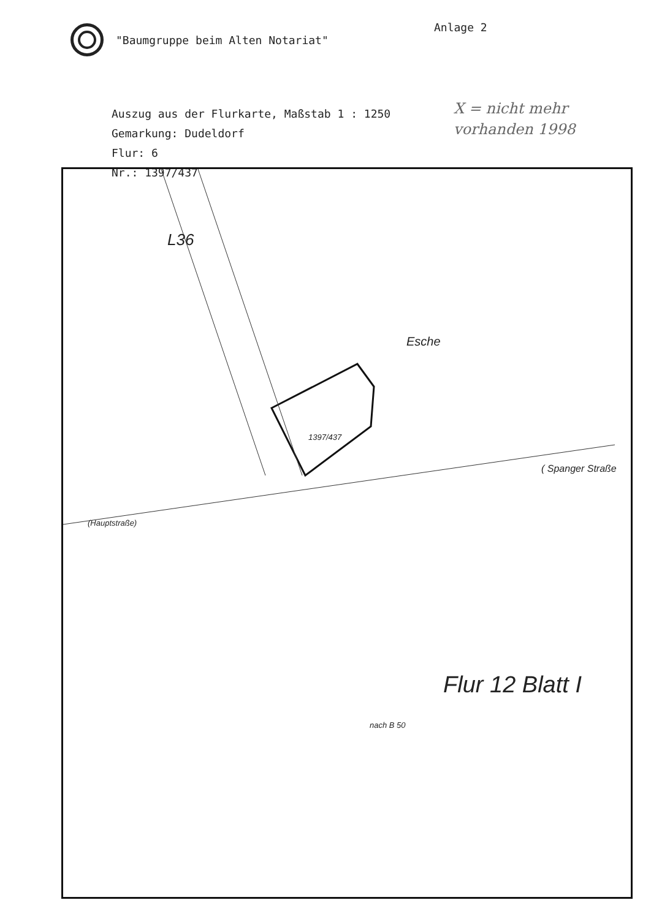"Baumgruppe beim Alten Notariat"
Anlage 2
Auszug aus der Flurkarte, Maßstab 1 : 1250
Gemarkung: Dudeldorf
Flur: 6
Nr.: 1397/437
X = nicht mehr
vorhanden 1998
L36
1397/437
Esche
( Spanger Straße
(Hauptstraße)
Flur 12 Blatt I
nach B 50